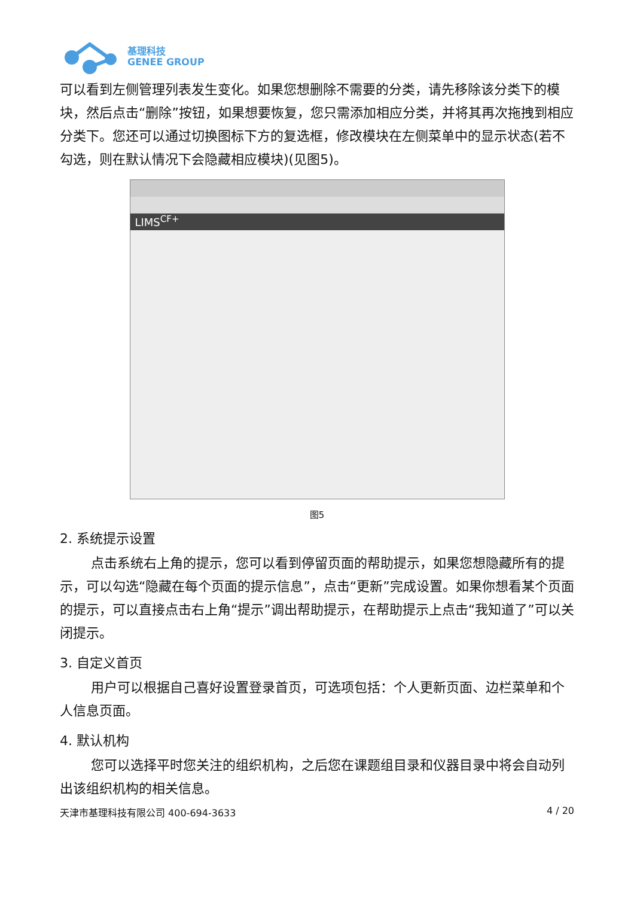基理科技
GENEE GROUP
可以看到左侧管理列表发生变化。如果您想删除不需要的分类，请先移除该分类下的模块，然后点击“删除”按钮，如果想要恢复，您只需添加相应分类，并将其再次拖拽到相应分类下。您还可以通过切换图标下方的复选框，修改模块在左侧菜单中的显示状态(若不勾选，则在默认情况下会隐藏相应模块)(见图5)。
LIMS<sup>CF+</sup>
图5
2. 系统提示设置
点击系统右上角的提示，您可以看到停留页面的帮助提示，如果您想隐藏所有的提示，可以勾选“隐藏在每个页面的提示信息”，点击“更新”完成设置。如果你想看某个页面的提示，可以直接点击右上角“提示”调出帮助提示，在帮助提示上点击“我知道了”可以关闭提示。
3. 自定义首页
用户可以根据自己喜好设置登录首页，可选项包括：个人更新页面、边栏菜单和个人信息页面。
4. 默认机构
您可以选择平时您关注的组织机构，之后您在课题组目录和仪器目录中将会自动列出该组织机构的相关信息。
天津市基理科技有限公司 400-694-3633 4 / 20